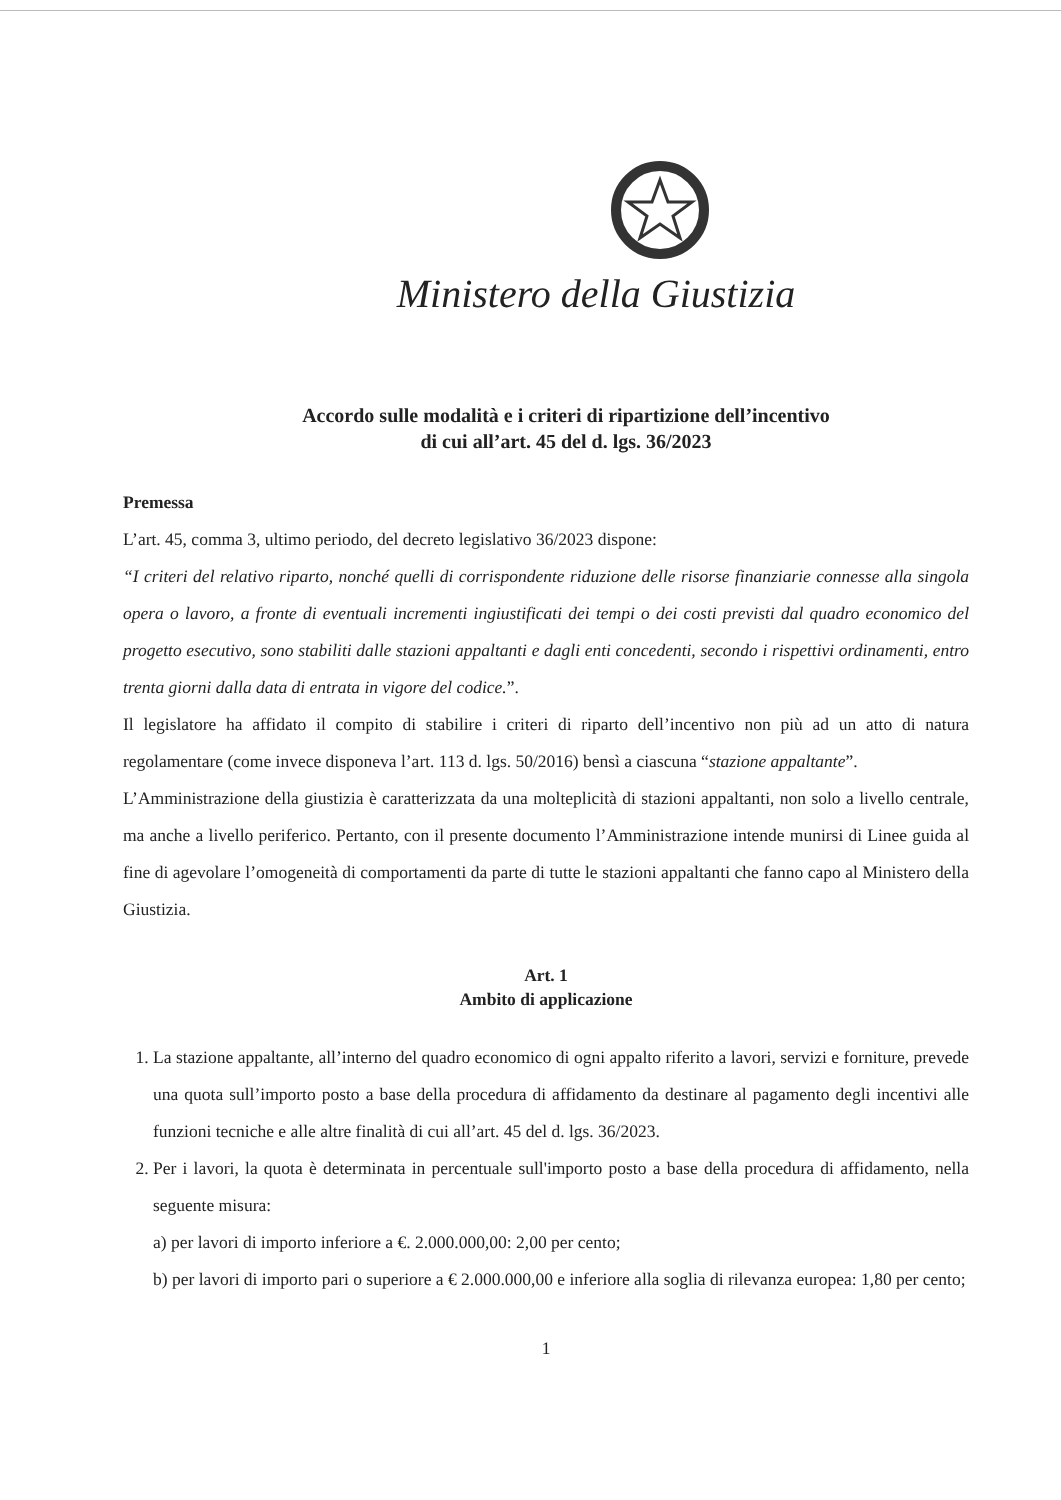Ministero della Giustizia
Accordo sulle modalità e i criteri di ripartizione dell’incentivo
di cui all’art. 45 del d. lgs. 36/2023
Premessa
L’art. 45, comma 3, ultimo periodo, del decreto legislativo 36/2023 dispone:
“I criteri del relativo riparto, nonché quelli di corrispondente riduzione delle risorse finanziarie connesse alla singola opera o lavoro, a fronte di eventuali incrementi ingiustificati dei tempi o dei costi previsti dal quadro economico del progetto esecutivo, sono stabiliti dalle stazioni appaltanti e dagli enti concedenti, secondo i rispettivi ordinamenti, entro trenta giorni dalla data di entrata in vigore del codice.”.
Il legislatore ha affidato il compito di stabilire i criteri di riparto dell’incentivo non più ad un atto di natura regolamentare (come invece disponeva l’art. 113 d. lgs. 50/2016) bensì a ciascuna “stazione appaltante”.
L’Amministrazione della giustizia è caratterizzata da una molteplicità di stazioni appaltanti, non solo a livello centrale, ma anche a livello periferico. Pertanto, con il presente documento l’Amministrazione intende munirsi di Linee guida al fine di agevolare l’omogeneità di comportamenti da parte di tutte le stazioni appaltanti che fanno capo al Ministero della Giustizia.
Art. 1
Ambito di applicazione
1. La stazione appaltante, all’interno del quadro economico di ogni appalto riferito a lavori, servizi e forniture, prevede una quota sull’importo posto a base della procedura di affidamento da destinare al pagamento degli incentivi alle funzioni tecniche e alle altre finalità di cui all’art. 45 del d. lgs. 36/2023.
2. Per i lavori, la quota è determinata in percentuale sull'importo posto a base della procedura di affidamento, nella seguente misura:
a) per lavori di importo inferiore a €. 2.000.000,00: 2,00 per cento;
b) per lavori di importo pari o superiore a € 2.000.000,00 e inferiore alla soglia di rilevanza europea: 1,80 per cento;
1